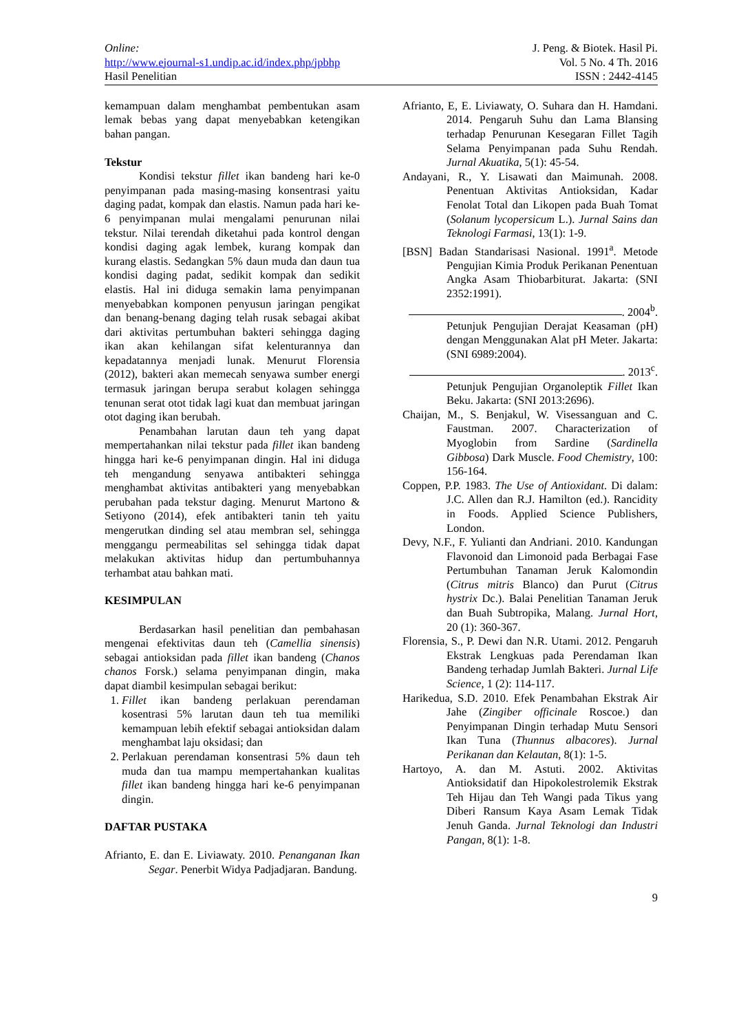Online:
http://www.ejournal-s1.undip.ac.id/index.php/jpbhp
Hasil Penelitian
J. Peng. & Biotek. Hasil Pi.
Vol. 5 No. 4 Th. 2016
ISSN : 2442-4145
kemampuan dalam menghambat pembentukan asam lemak bebas yang dapat menyebabkan ketengikan bahan pangan.
Tekstur
Kondisi tekstur fillet ikan bandeng hari ke-0 penyimpanan pada masing-masing konsentrasi yaitu daging padat, kompak dan elastis. Namun pada hari ke-6 penyimpanan mulai mengalami penurunan nilai tekstur. Nilai terendah diketahui pada kontrol dengan kondisi daging agak lembek, kurang kompak dan kurang elastis. Sedangkan 5% daun muda dan daun tua kondisi daging padat, sedikit kompak dan sedikit elastis. Hal ini diduga semakin lama penyimpanan menyebabkan komponen penyusun jaringan pengikat dan benang-benang daging telah rusak sebagai akibat dari aktivitas pertumbuhan bakteri sehingga daging ikan akan kehilangan sifat kelenturannya dan kepadatannya menjadi lunak. Menurut Florensia (2012), bakteri akan memecah senyawa sumber energi termasuk jaringan berupa serabut kolagen sehingga tenunan serat otot tidak lagi kuat dan membuat jaringan otot daging ikan berubah.
Penambahan larutan daun teh yang dapat mempertahankan nilai tekstur pada fillet ikan bandeng hingga hari ke-6 penyimpanan dingin. Hal ini diduga teh mengandung senyawa antibakteri sehingga menghambat aktivitas antibakteri yang menyebabkan perubahan pada tekstur daging. Menurut Martono & Setiyono (2014), efek antibakteri tanin teh yaitu mengerutkan dinding sel atau membran sel, sehingga menggangu permeabilitas sel sehingga tidak dapat melakukan aktivitas hidup dan pertumbuhannya terhambat atau bahkan mati.
KESIMPULAN
Berdasarkan hasil penelitian dan pembahasan mengenai efektivitas daun teh (Camellia sinensis) sebagai antioksidan pada fillet ikan bandeng (Chanos chanos Forsk.) selama penyimpanan dingin, maka dapat diambil kesimpulan sebagai berikut:
1. Fillet ikan bandeng perlakuan perendaman kosentrasi 5% larutan daun teh tua memiliki kemampuan lebih efektif sebagai antioksidan dalam menghambat laju oksidasi; dan
2. Perlakuan perendaman konsentrasi 5% daun teh muda dan tua mampu mempertahankan kualitas fillet ikan bandeng hingga hari ke-6 penyimpanan dingin.
DAFTAR PUSTAKA
Afrianto, E. dan E. Liviawaty. 2010. Penanganan Ikan Segar. Penerbit Widya Padjadjaran. Bandung.
Afrianto, E, E. Liviawaty, O. Suhara dan H. Hamdani. 2014. Pengaruh Suhu dan Lama Blansing terhadap Penurunan Kesegaran Fillet Tagih Selama Penyimpanan pada Suhu Rendah. Jurnal Akuatika, 5(1): 45-54.
Andayani, R., Y. Lisawati dan Maimunah. 2008. Penentuan Aktivitas Antioksidan, Kadar Fenolat Total dan Likopen pada Buah Tomat (Solanum lycopersicum L.). Jurnal Sains dan Teknologi Farmasi, 13(1): 1-9.
[BSN] Badan Standarisasi Nasional. 1991<sup>a</sup>. Metode Pengujian Kimia Produk Perikanan Penentuan Angka Asam Thiobarbiturat. Jakarta: (SNI 2352:1991).
. 2004<sup>b</sup>.
Petunjuk Pengujian Derajat Keasaman (pH) dengan Menggunakan Alat pH Meter. Jakarta: (SNI 6989:2004).
. 2013<sup>c</sup>.
Petunjuk Pengujian Organoleptik Fillet Ikan Beku. Jakarta: (SNI 2013:2696).
Chaijan, M., S. Benjakul, W. Visessanguan and C. Faustman. 2007. Characterization of Myoglobin from Sardine (Sardinella Gibbosa) Dark Muscle. Food Chemistry, 100: 156-164.
Coppen, P.P. 1983. The Use of Antioxidant. Di dalam: J.C. Allen dan R.J. Hamilton (ed.). Rancidity in Foods. Applied Science Publishers, London.
Devy, N.F., F. Yulianti dan Andriani. 2010. Kandungan Flavonoid dan Limonoid pada Berbagai Fase Pertumbuhan Tanaman Jeruk Kalomondin (Citrus mitris Blanco) dan Purut (Citrus hystrix Dc.). Balai Penelitian Tanaman Jeruk dan Buah Subtropika, Malang. Jurnal Hort, 20 (1): 360-367.
Florensia, S., P. Dewi dan N.R. Utami. 2012. Pengaruh Ekstrak Lengkuas pada Perendaman Ikan Bandeng terhadap Jumlah Bakteri. Jurnal Life Science, 1 (2): 114-117.
Harikedua, S.D. 2010. Efek Penambahan Ekstrak Air Jahe (Zingiber officinale Roscoe.) dan Penyimpanan Dingin terhadap Mutu Sensori Ikan Tuna (Thunnus albacores). Jurnal Perikanan dan Kelautan, 8(1): 1-5.
Hartoyo, A. dan M. Astuti. 2002. Aktivitas Antioksidatif dan Hipokolestrolemik Ekstrak Teh Hijau dan Teh Wangi pada Tikus yang Diberi Ransum Kaya Asam Lemak Tidak Jenuh Ganda. Jurnal Teknologi dan Industri Pangan, 8(1): 1-8.
9